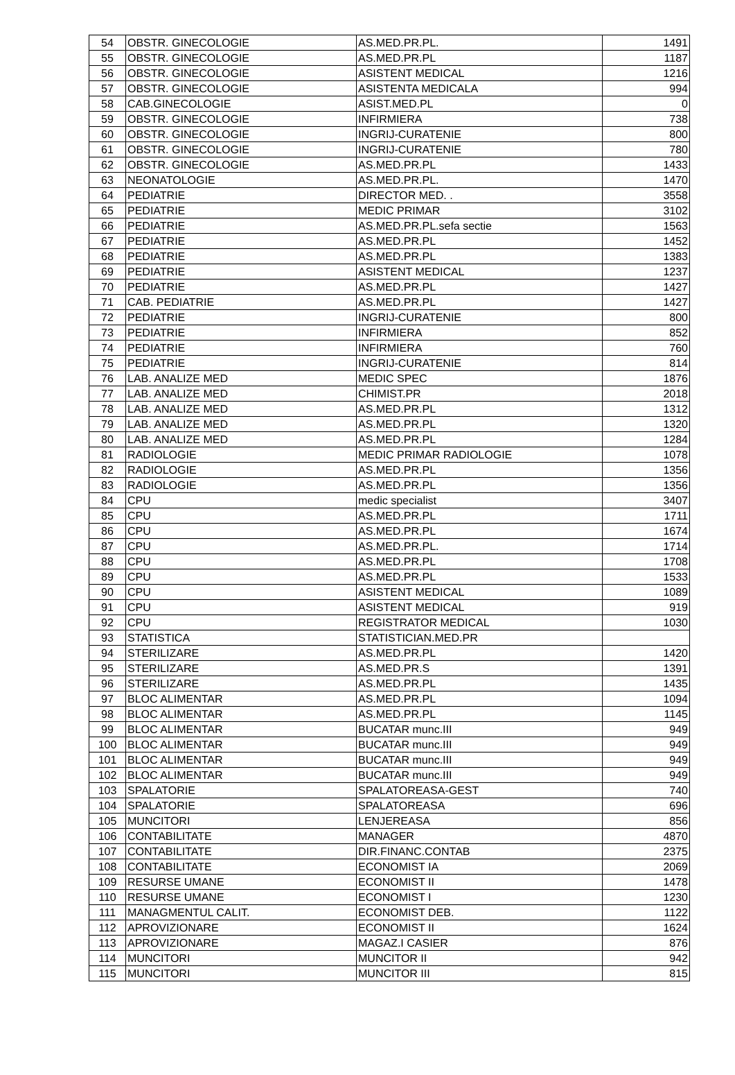| 54 | OBSTR. GINECOLOGIE | AS.MED.PR.PL. | 1491 |
| 55 | OBSTR. GINECOLOGIE | AS.MED.PR.PL | 1187 |
| 56 | OBSTR. GINECOLOGIE | ASISTENT MEDICAL | 1216 |
| 57 | OBSTR. GINECOLOGIE | ASISTENTA MEDICALA | 994 |
| 58 | CAB.GINECOLOGIE | ASIST.MED.PL | 0 |
| 59 | OBSTR. GINECOLOGIE | INFIRMIERA | 738 |
| 60 | OBSTR. GINECOLOGIE | INGRIJ-CURATENIE | 800 |
| 61 | OBSTR. GINECOLOGIE | INGRIJ-CURATENIE | 780 |
| 62 | OBSTR. GINECOLOGIE | AS.MED.PR.PL | 1433 |
| 63 | NEONATOLOGIE | AS.MED.PR.PL. | 1470 |
| 64 | PEDIATRIE | DIRECTOR MED. . | 3558 |
| 65 | PEDIATRIE | MEDIC PRIMAR | 3102 |
| 66 | PEDIATRIE | AS.MED.PR.PL.sefa sectie | 1563 |
| 67 | PEDIATRIE | AS.MED.PR.PL | 1452 |
| 68 | PEDIATRIE | AS.MED.PR.PL | 1383 |
| 69 | PEDIATRIE | ASISTENT MEDICAL | 1237 |
| 70 | PEDIATRIE | AS.MED.PR.PL | 1427 |
| 71 | CAB. PEDIATRIE | AS.MED.PR.PL | 1427 |
| 72 | PEDIATRIE | INGRIJ-CURATENIE | 800 |
| 73 | PEDIATRIE | INFIRMIERA | 852 |
| 74 | PEDIATRIE | INFIRMIERA | 760 |
| 75 | PEDIATRIE | INGRIJ-CURATENIE | 814 |
| 76 | LAB. ANALIZE MED | MEDIC SPEC | 1876 |
| 77 | LAB. ANALIZE MED | CHIMIST.PR | 2018 |
| 78 | LAB. ANALIZE MED | AS.MED.PR.PL | 1312 |
| 79 | LAB. ANALIZE MED | AS.MED.PR.PL | 1320 |
| 80 | LAB. ANALIZE MED | AS.MED.PR.PL | 1284 |
| 81 | RADIOLOGIE | MEDIC PRIMAR RADIOLOGIE | 1078 |
| 82 | RADIOLOGIE | AS.MED.PR.PL | 1356 |
| 83 | RADIOLOGIE | AS.MED.PR.PL | 1356 |
| 84 | CPU | medic specialist | 3407 |
| 85 | CPU | AS.MED.PR.PL | 1711 |
| 86 | CPU | AS.MED.PR.PL | 1674 |
| 87 | CPU | AS.MED.PR.PL. | 1714 |
| 88 | CPU | AS.MED.PR.PL | 1708 |
| 89 | CPU | AS.MED.PR.PL | 1533 |
| 90 | CPU | ASISTENT MEDICAL | 1089 |
| 91 | CPU | ASISTENT MEDICAL | 919 |
| 92 | CPU | REGISTRATOR MEDICAL | 1030 |
| 93 | STATISTICA | STATISTICIAN.MED.PR | |
| 94 | STERILIZARE | AS.MED.PR.PL | 1420 |
| 95 | STERILIZARE | AS.MED.PR.S | 1391 |
| 96 | STERILIZARE | AS.MED.PR.PL | 1435 |
| 97 | BLOC ALIMENTAR | AS.MED.PR.PL | 1094 |
| 98 | BLOC ALIMENTAR | AS.MED.PR.PL | 1145 |
| 99 | BLOC ALIMENTAR | BUCATAR munc.III | 949 |
| 100 | BLOC ALIMENTAR | BUCATAR munc.III | 949 |
| 101 | BLOC ALIMENTAR | BUCATAR munc.III | 949 |
| 102 | BLOC ALIMENTAR | BUCATAR munc.III | 949 |
| 103 | SPALATORIE | SPALATOREASA-GEST | 740 |
| 104 | SPALATORIE | SPALATOREASA | 696 |
| 105 | MUNCITORI | LENJEREASA | 856 |
| 106 | CONTABILITATE | MANAGER | 4870 |
| 107 | CONTABILITATE | DIR.FINANC.CONTAB | 2375 |
| 108 | CONTABILITATE | ECONOMIST IA | 2069 |
| 109 | RESURSE UMANE | ECONOMIST II | 1478 |
| 110 | RESURSE UMANE | ECONOMIST I | 1230 |
| 111 | MANAGMENTUL CALIT. | ECONOMIST DEB. | 1122 |
| 112 | APROVIZIONARE | ECONOMIST II | 1624 |
| 113 | APROVIZIONARE | MAGAZ.I CASIER | 876 |
| 114 | MUNCITORI | MUNCITOR II | 942 |
| 115 | MUNCITORI | MUNCITOR III | 815 |